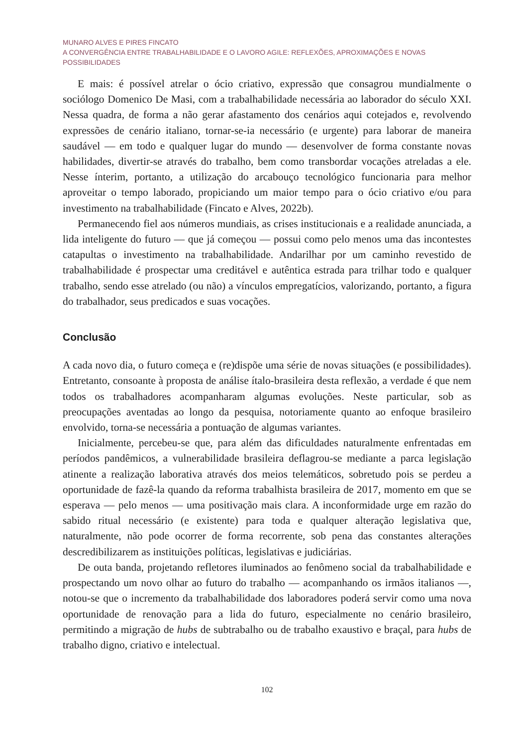MUNARO ALVES E PIRES FINCATO
A CONVERGÊNCIA ENTRE TRABALHABILIDADE E O LAVORO AGILE: REFLEXÕES, APROXIMAÇÕES E NOVAS POSSIBILIDADES
E mais: é possível atrelar o ócio criativo, expressão que consagrou mundialmente o sociólogo Domenico De Masi, com a trabalhabilidade necessária ao laborador do século XXI. Nessa quadra, de forma a não gerar afastamento dos cenários aqui cotejados e, revolvendo expressões de cenário italiano, tornar-se-ia necessário (e urgente) para laborar de maneira saudável — em todo e qualquer lugar do mundo — desenvolver de forma constante novas habilidades, divertir-se através do trabalho, bem como transbordar vocações atreladas a ele. Nesse ínterim, portanto, a utilização do arcabouço tecnológico funcionaria para melhor aproveitar o tempo laborado, propiciando um maior tempo para o ócio criativo e/ou para investimento na trabalhabilidade (Fincato e Alves, 2022b).
Permanecendo fiel aos números mundiais, as crises institucionais e a realidade anunciada, a lida inteligente do futuro — que já começou — possui como pelo menos uma das incontestes catapultas o investimento na trabalhabilidade. Andarilhar por um caminho revestido de trabalhabilidade é prospectar uma creditável e autêntica estrada para trilhar todo e qualquer trabalho, sendo esse atrelado (ou não) a vínculos empregatícios, valorizando, portanto, a figura do trabalhador, seus predicados e suas vocações.
Conclusão
A cada novo dia, o futuro começa e (re)dispõe uma série de novas situações (e possibilidades). Entretanto, consoante à proposta de análise ítalo-brasileira desta reflexão, a verdade é que nem todos os trabalhadores acompanharam algumas evoluções. Neste particular, sob as preocupações aventadas ao longo da pesquisa, notoriamente quanto ao enfoque brasileiro envolvido, torna-se necessária a pontuação de algumas variantes.
Inicialmente, percebeu-se que, para além das dificuldades naturalmente enfrentadas em períodos pandêmicos, a vulnerabilidade brasileira deflagrou-se mediante a parca legislação atinente a realização laborativa através dos meios telemáticos, sobretudo pois se perdeu a oportunidade de fazê-la quando da reforma trabalhista brasileira de 2017, momento em que se esperava — pelo menos — uma positivação mais clara. A inconformidade urge em razão do sabido ritual necessário (e existente) para toda e qualquer alteração legislativa que, naturalmente, não pode ocorrer de forma recorrente, sob pena das constantes alterações descredibilizarem as instituições políticas, legislativas e judiciárias.
De outa banda, projetando refletores iluminados ao fenômeno social da trabalhabilidade e prospectando um novo olhar ao futuro do trabalho — acompanhando os irmãos italianos —, notou-se que o incremento da trabalhabilidade dos laboradores poderá servir como uma nova oportunidade de renovação para a lida do futuro, especialmente no cenário brasileiro, permitindo a migração de hubs de subtrabalho ou de trabalho exaustivo e braçal, para hubs de trabalho digno, criativo e intelectual.
102